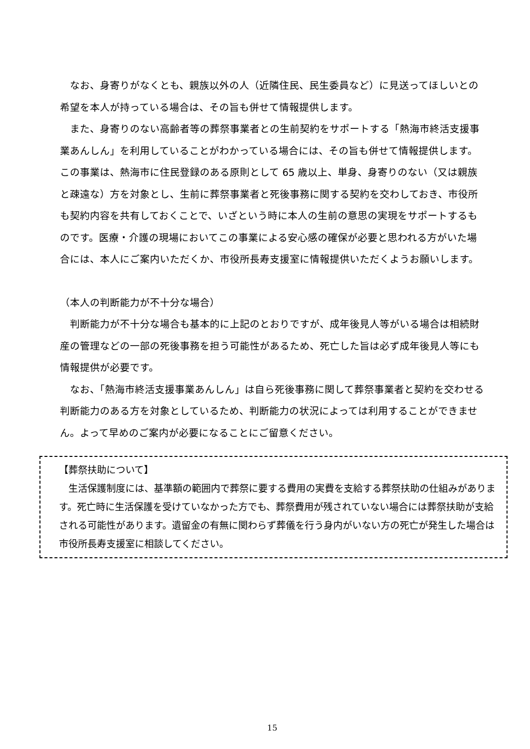なお、身寄りがなくとも、親族以外の人（近隣住民、民生委員など）に見送ってほしいとの希望を本人が持っている場合は、その旨も併せて情報提供します。
また、身寄りのない高齢者等の葬祭事業者との生前契約をサポートする「熱海市終活支援事業あんしん」を利用していることがわかっている場合には、その旨も併せて情報提供します。この事業は、熱海市に住民登録のある原則として 65 歳以上、単身、身寄りのない（又は親族と疎遠な）方を対象とし、生前に葬祭事業者と死後事務に関する契約を交わしておき、市役所も契約内容を共有しておくことで、いざという時に本人の生前の意思の実現をサポートするものです。医療・介護の現場においてこの事業による安心感の確保が必要と思われる方がいた場合には、本人にご案内いただくか、市役所長寿支援室に情報提供いただくようお願いします。
（本人の判断能力が不十分な場合）
判断能力が不十分な場合も基本的に上記のとおりですが、成年後見人等がいる場合は相続財産の管理などの一部の死後事務を担う可能性があるため、死亡した旨は必ず成年後見人等にも情報提供が必要です。
なお、「熱海市終活支援事業あんしん」は自ら死後事務に関して葬祭事業者と契約を交わせる判断能力のある方を対象としているため、判断能力の状況によっては利用することができません。よって早めのご案内が必要になることにご留意ください。
【葬祭扶助について】
生活保護制度には、基準額の範囲内で葬祭に要する費用の実費を支給する葬祭扶助の仕組みがあります。死亡時に生活保護を受けていなかった方でも、葬祭費用が残されていない場合には葬祭扶助が支給される可能性があります。遺留金の有無に関わらず葬儀を行う身内がいない方の死亡が発生した場合は市役所長寿支援室に相談してください。
15